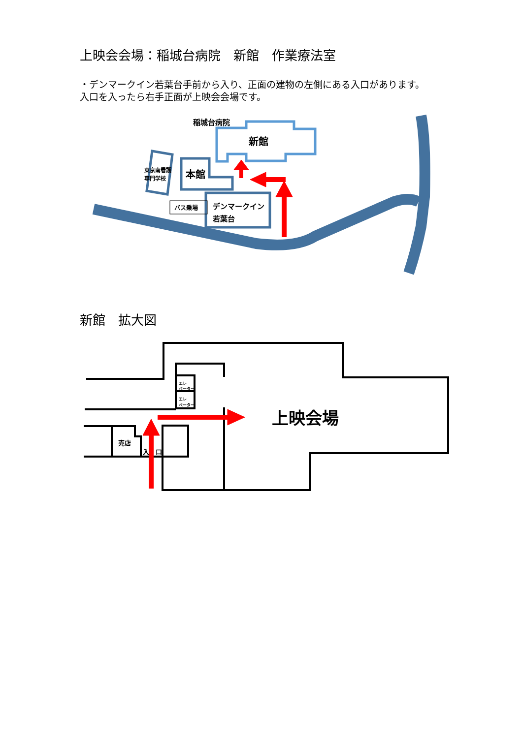上映会会場：稲城台病院　新館　作業療法室
・デンマークイン若葉台手前から入り、正面の建物の左側にある入口があります。
入口を入ったら右手正面が上映会会場です。
新館　拡大図
新館
稲城台病院
本館
東京南看護
専門学校
デンマークイン
若葉台
バス乗場
エレ
ベーター
エレ
ベーター
売店
入　口
上映会場